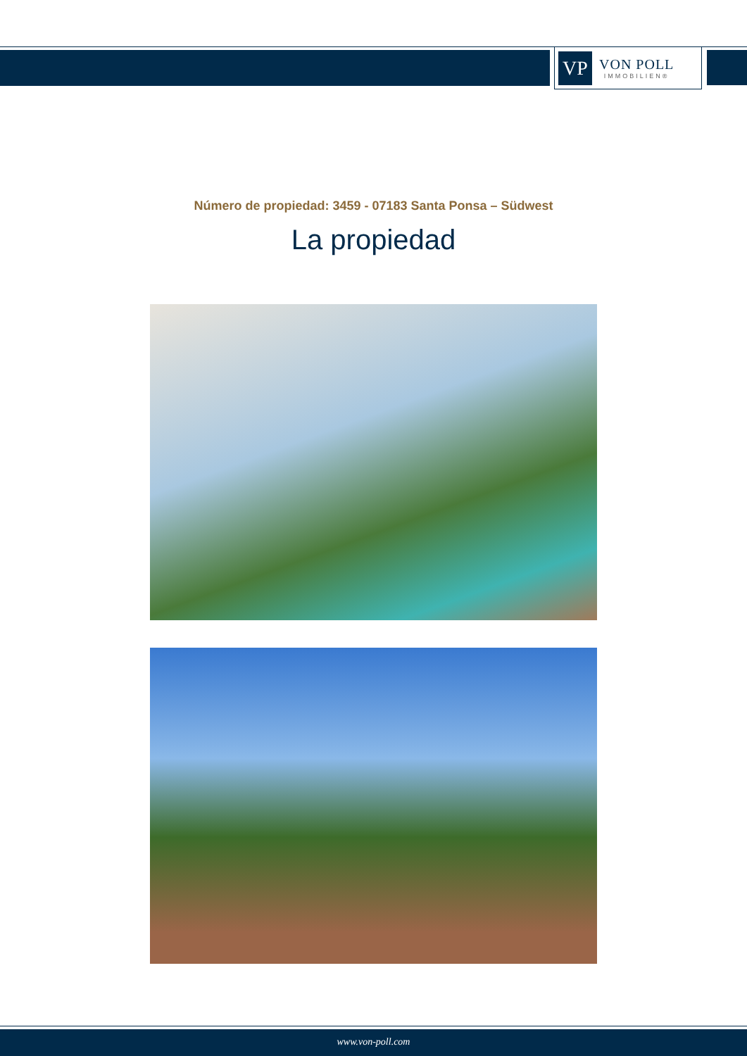VP
VON POLL
IMMOBILIEN®
Número de propiedad: 3459 - 07183 Santa Ponsa – Südwest
La propiedad
www.von-poll.com